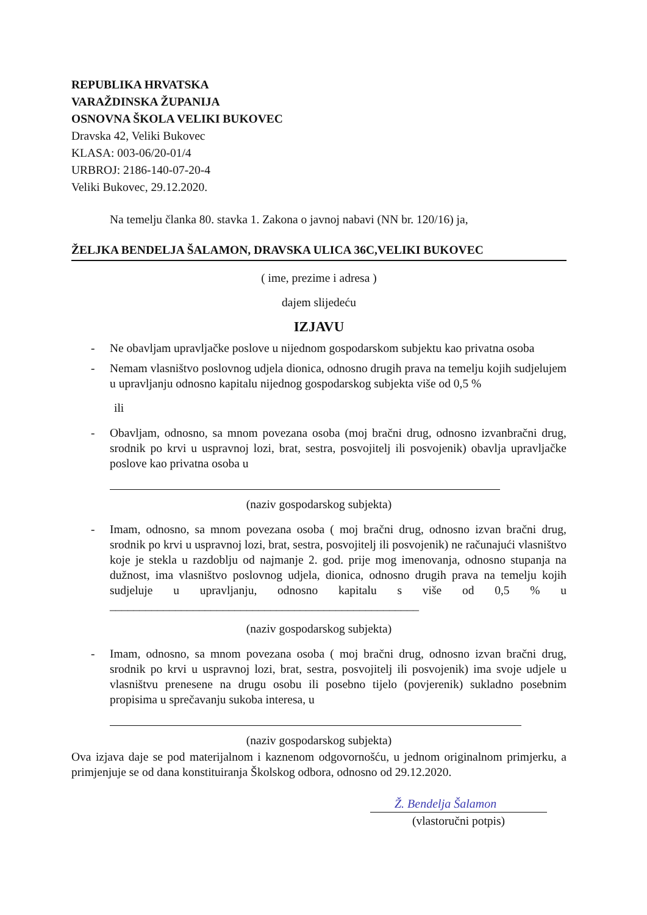REPUBLIKA HRVATSKA
VARAŽDINSKA ŽUPANIJA
OSNOVNA ŠKOLA VELIKI BUKOVEC
Dravska 42, Veliki Bukovec
KLASA: 003-06/20-01/4
URBROJ: 2186-140-07-20-4
Veliki Bukovec, 29.12.2020.
Na temelju članka 80. stavka 1. Zakona o javnoj nabavi (NN br. 120/16) ja,
ŽELJKA BENDELJA ŠALAMON, DRAVSKA ULICA 36C,VELIKI BUKOVEC
( ime, prezime i adresa )
dajem slijedeću
IZJAVU
- Ne obavljam upravljačke poslove u nijednom gospodarskom subjektu kao privatna osoba
- Nemam vlasništvo poslovnog udjela dionica, odnosno drugih prava na temelju kojih sudjelujem u upravljanju odnosno kapitalu nijednog gospodarskog subjekta više od 0,5 %
ili
- Obavljam, odnosno, sa mnom povezana osoba (moj bračni drug, odnosno izvanbračni drug, srodnik po krvi u uspravnoj lozi, brat, sestra, posvojitelj ili posvojenik) obavlja upravljačke poslove kao privatna osoba u
(naziv gospodarskog subjekta)
- Imam, odnosno, sa mnom povezana osoba ( moj bračni drug, odnosno izvan bračni drug, srodnik po krvi u uspravnoj lozi, brat, sestra, posvojitelj ili posvojenik) ne računajući vlasništvo koje je stekla u razdoblju od najmanje 2. god. prije mog imenovanja, odnosno stupanja na dužnost, ima vlasništvo poslovnog udjela, dionica, odnosno drugih prava na temelju kojih sudjeluje u upravljanju, odnosno kapitalu s više od 0,5 % u ____________________________________________________
(naziv gospodarskog subjekta)
- Imam, odnosno, sa mnom povezana osoba ( moj bračni drug, odnosno izvan bračni drug, srodnik po krvi u uspravnoj lozi, brat, sestra, posvojitelj ili posvojenik) ima svoje udjele u vlasništvu prenesene na drugu osobu ili posebno tijelo (povjerenik) sukladno posebnim propisima u sprečavanju sukoba interesa, u
(naziv gospodarskog subjekta)
Ova izjava daje se pod materijalnom i kaznenom odgovornošću, u jednom originalnom primjerku, a primjenjuje se od dana konstituiranja Školskog odbora, odnosno od 29.12.2020.
Ž. Bendelja Šalamon
(vlastoručni potpis)